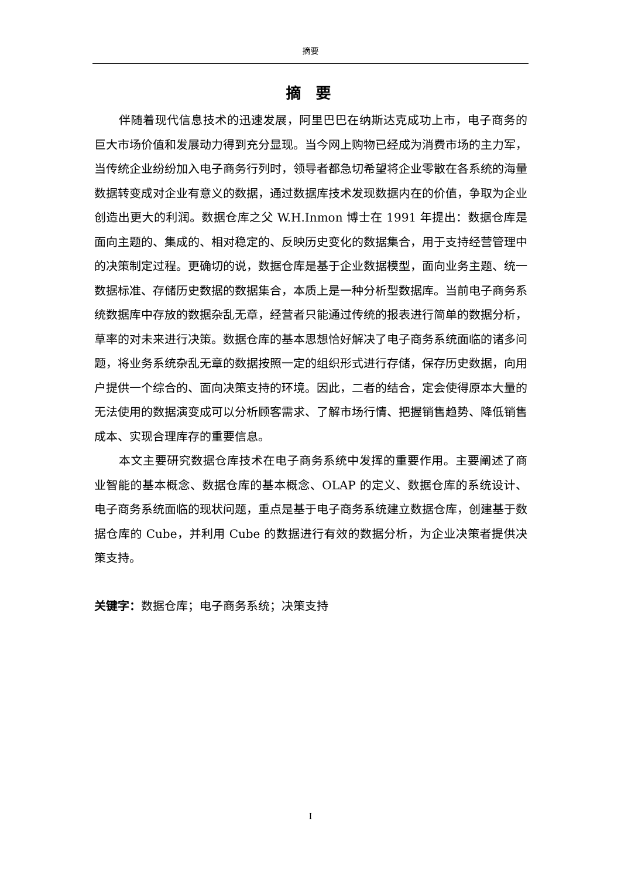摘要
摘 要
伴随着现代信息技术的迅速发展，阿里巴巴在纳斯达克成功上市，电子商务的巨大市场价值和发展动力得到充分显现。当今网上购物已经成为消费市场的主力军，当传统企业纷纷加入电子商务行列时，领导者都急切希望将企业零散在各系统的海量数据转变成对企业有意义的数据，通过数据库技术发现数据内在的价值，争取为企业创造出更大的利润。数据仓库之父 W.H.Inmon 博士在 1991 年提出：数据仓库是面向主题的、集成的、相对稳定的、反映历史变化的数据集合，用于支持经营管理中的决策制定过程。更确切的说，数据仓库是基于企业数据模型，面向业务主题、统一数据标准、存储历史数据的数据集合，本质上是一种分析型数据库。当前电子商务系统数据库中存放的数据杂乱无章，经营者只能通过传统的报表进行简单的数据分析，草率的对未来进行决策。数据仓库的基本思想恰好解决了电子商务系统面临的诸多问题，将业务系统杂乱无章的数据按照一定的组织形式进行存储，保存历史数据，向用户提供一个综合的、面向决策支持的环境。因此，二者的结合，定会使得原本大量的无法使用的数据演变成可以分析顾客需求、了解市场行情、把握销售趋势、降低销售成本、实现合理库存的重要信息。
本文主要研究数据仓库技术在电子商务系统中发挥的重要作用。主要阐述了商业智能的基本概念、数据仓库的基本概念、OLAP 的定义、数据仓库的系统设计、电子商务系统面临的现状问题，重点是基于电子商务系统建立数据仓库，创建基于数据仓库的 Cube，并利用 Cube 的数据进行有效的数据分析，为企业决策者提供决策支持。
关键字：数据仓库；电子商务系统；决策支持
I